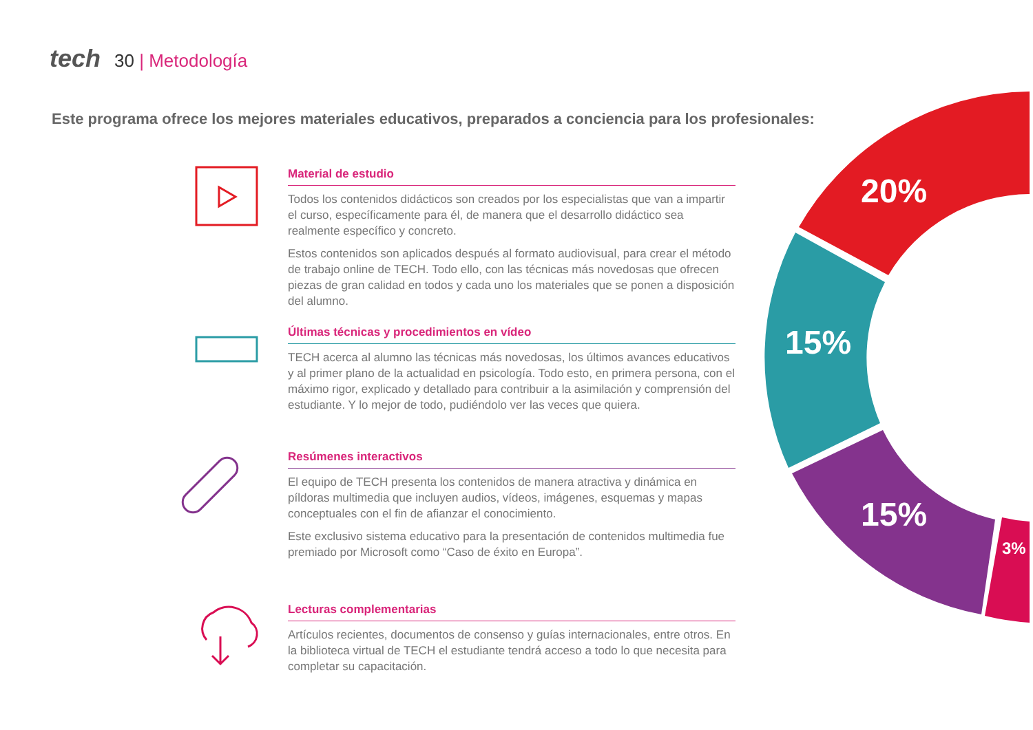tech 30 | Metodología
Este programa ofrece los mejores materiales educativos, preparados a conciencia para los profesionales:
20%
15%
15%
3%
Material de estudio
Todos los contenidos didácticos son creados por los especialistas que van a impartir el curso, específicamente para él, de manera que el desarrollo didáctico sea realmente específico y concreto.
Estos contenidos son aplicados después al formato audiovisual, para crear el método de trabajo online de TECH. Todo ello, con las técnicas más novedosas que ofrecen piezas de gran calidad en todos y cada uno los materiales que se ponen a disposición del alumno.
Últimas técnicas y procedimientos en vídeo
TECH acerca al alumno las técnicas más novedosas, los últimos avances educativos y al primer plano de la actualidad en psicología. Todo esto, en primera persona, con el máximo rigor, explicado y detallado para contribuir a la asimilación y comprensión del estudiante. Y lo mejor de todo, pudiéndolo ver las veces que quiera.
Resúmenes interactivos
El equipo de TECH presenta los contenidos de manera atractiva y dinámica en píldoras multimedia que incluyen audios, vídeos, imágenes, esquemas y mapas conceptuales con el fin de afianzar el conocimiento.
Este exclusivo sistema educativo para la presentación de contenidos multimedia fue premiado por Microsoft como “Caso de éxito en Europa”.
Lecturas complementarias
Artículos recientes, documentos de consenso y guías internacionales, entre otros. En la biblioteca virtual de TECH el estudiante tendrá acceso a todo lo que necesita para completar su capacitación.